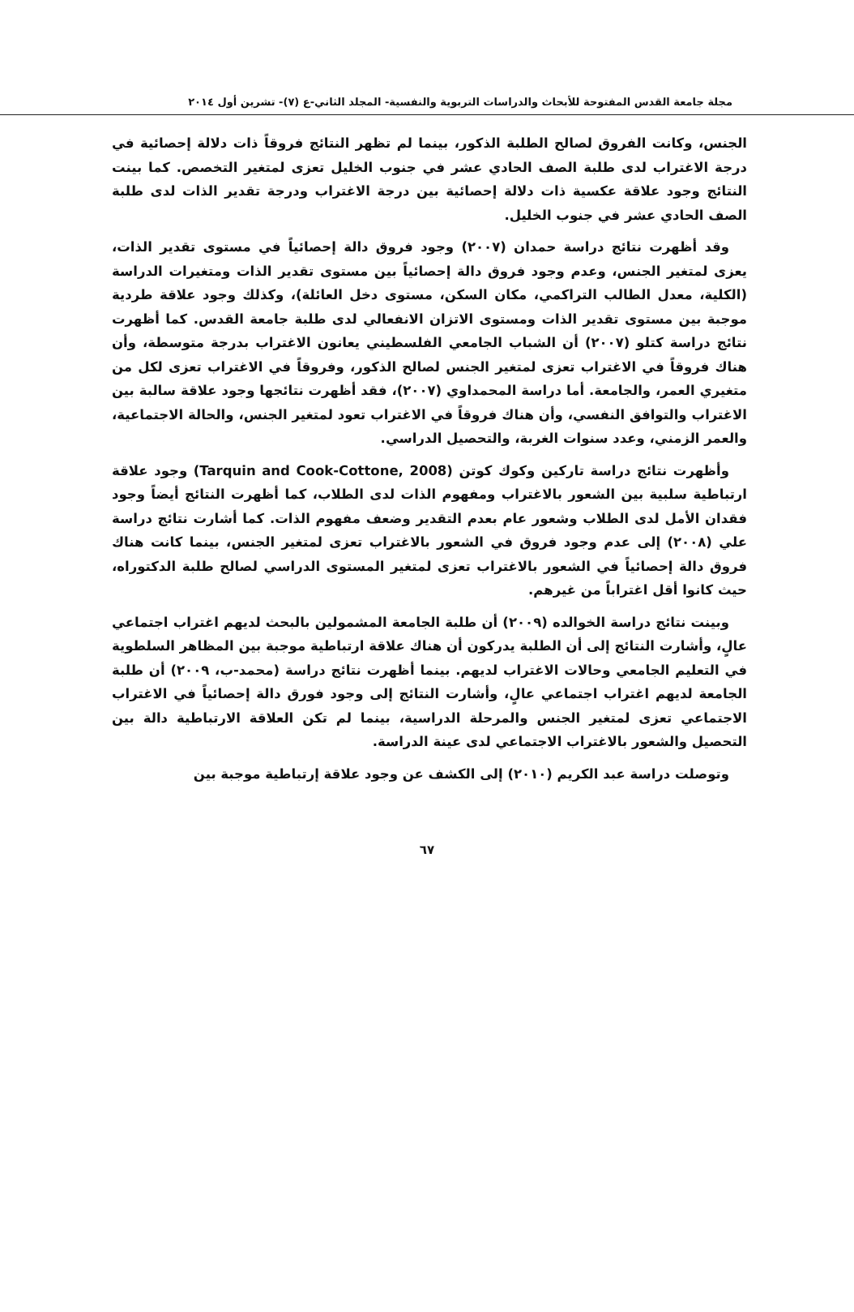مجلة جامعة القدس المفتوحة للأبحاث والدراسات التربوية والنفسية- المجلد الثاني-ع (٧)- تشرين أول ٢٠١٤
الجنس، وكانت الفروق لصالح الطلبة الذكور، بينما لم تظهر النتائج فروقاً ذات دلالة إحصائية في درجة الاغتراب لدى طلبة الصف الحادي عشر في جنوب الخليل تعزى لمتغير التخصص. كما بينت النتائج وجود علاقة عكسية ذات دلالة إحصائية بين درجة الاغتراب ودرجة تقدير الذات لدى طلبة الصف الحادي عشر في جنوب الخليل.
وقد أظهرت نتائج دراسة حمدان (٢٠٠٧) وجود فروق دالة إحصائياً في مستوى تقدير الذات، يعزى لمتغير الجنس، وعدم وجود فروق دالة إحصائياً بين مستوى تقدير الذات ومتغيرات الدراسة (الكلية، معدل الطالب التراكمي، مكان السكن، مستوى دخل العائلة)، وكذلك وجود علاقة طردية موجبة بين مستوى تقدير الذات ومستوى الاتزان الانفعالي لدى طلبة جامعة القدس. كما أظهرت نتائج دراسة كتلو (٢٠٠٧) أن الشباب الجامعي الفلسطيني يعانون الاغتراب بدرجة متوسطة، وأن هناك فروقاً في الاغتراب تعزى لمتغير الجنس لصالح الذكور، وفروقاً في الاغتراب تعزى لكل من متغيري العمر، والجامعة. أما دراسة المحمداوي (٢٠٠٧)، فقد أظهرت نتائجها وجود علاقة سالبة بين الاغتراب والتوافق النفسي، وأن هناك فروقاً في الاغتراب تعود لمتغير الجنس، والحالة الاجتماعية، والعمر الزمني، وعدد سنوات الغربة، والتحصيل الدراسي.
وأظهرت نتائج دراسة تاركين وكوك كوتن (Tarquin and Cook-Cottone, 2008) وجود علاقة ارتباطية سلبية بين الشعور بالاغتراب ومفهوم الذات لدى الطلاب، كما أظهرت النتائج أيضاً وجود فقدان الأمل لدى الطلاب وشعور عام بعدم التقدير وضعف مفهوم الذات. كما أشارت نتائج دراسة علي (٢٠٠٨) إلى عدم وجود فروق في الشعور بالاغتراب تعزى لمتغير الجنس، بينما كانت هناك فروق دالة إحصائياً في الشعور بالاغتراب تعزى لمتغير المستوى الدراسي لصالح طلبة الدكتوراه، حيث كانوا أقل اغتراباً من غيرهم.
وبينت نتائج دراسة الخوالده (٢٠٠٩) أن طلبة الجامعة المشمولين بالبحث لديهم اغتراب اجتماعي عالٍ، وأشارت النتائج إلى أن الطلبة يدركون أن هناك علاقة ارتباطية موجبة بين المظاهر السلطوية في التعليم الجامعي وحالات الاغتراب لديهم. بينما أظهرت نتائج دراسة (محمد-ب، ٢٠٠٩) أن طلبة الجامعة لديهم اغتراب اجتماعي عالٍ، وأشارت النتائج إلى وجود فورق دالة إحصائياً في الاغتراب الاجتماعي تعزى لمتغير الجنس والمرحلة الدراسية، بينما لم تكن العلاقة الارتباطية دالة بين التحصيل والشعور بالاغتراب الاجتماعي لدى عينة الدراسة.
وتوصلت دراسة عبد الكريم (٢٠١٠) إلى الكشف عن وجود علاقة إرتباطية موجبة بين
٦٧